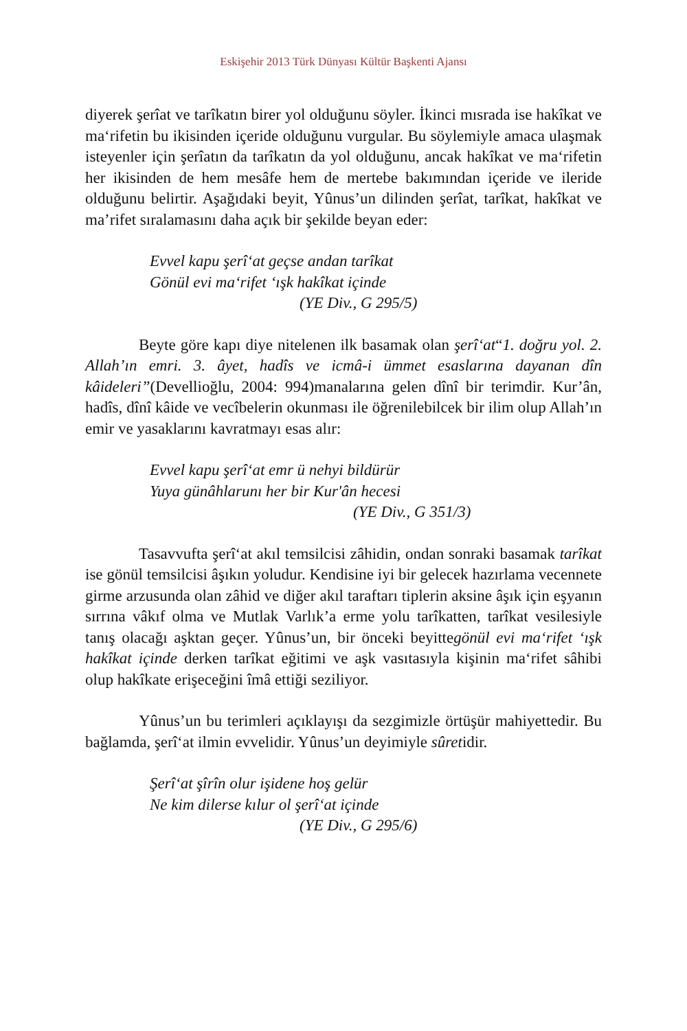Eskişehir 2013 Türk Dünyası Kültür Başkenti Ajansı
diyerek şerîat ve tarîkatın birer yol olduğunu söyler. İkinci mısrada ise hakîkat ve ma‘rifetin bu ikisinden içeride olduğunu vurgular. Bu söylemiyle amaca ulaşmak isteyenler için şerîatın da tarîkatın da yol olduğunu, ancak hakîkat ve ma‘rifetin her ikisinden de hem mesâfe hem de mertebe bakımından içeride ve ileride olduğunu belirtir. Aşağıdaki beyit, Yûnus’un dilinden şerîat, tarîkat, hakîkat ve ma’rifet sıralamasını daha açık bir şekilde beyan eder:
Evvel kapu şerî‘at geçse andan tarîkat
Gönül evi ma‘rifet ‘ışk hakîkat içinde
(YE Div., G 295/5)
Beyte göre kapı diye nitelenen ilk basamak olan şerî‘at“1. doğru yol. 2. Allah’ın emri. 3. âyet, hadîs ve icmâ-i ümmet esaslarına dayanan dîn kâideleri”(Devellioğlu, 2004: 994)manalarına gelen dînî bir terimdir. Kur’ân, hadîs, dînî kâide ve vecîbelerin okunması ile öğrenilebilcek bir ilim olup Allah’ın emir ve yasaklarını kavratmayı esas alır:
Evvel kapu şerî‘at emr ü nehyi bildürür
Yuya günâhlarunı her bir Kur'ân hecesi
(YE Div., G 351/3)
Tasavvufta şerî‘at akıl temsilcisi zâhidin, ondan sonraki basamak tarîkat ise gönül temsilcisi âşıkın yoludur. Kendisine iyi bir gelecek hazırlama vecennete girme arzusunda olan zâhid ve diğer akıl taraftarı tiplerin aksine âşık için eşyanın sırrına vâkıf olma ve Mutlak Varlık’a erme yolu tarîkatten, tarîkat vesilesiyle tanış olacağı aşktan geçer. Yûnus’un, bir önceki beyittegönül evi ma‘rifet ‘ışk hakîkat içinde derken tarîkat eğitimi ve aşk vasıtasıyla kişinin ma‘rifet sâhibi olup hakîkate erişeceğini îmâ ettiği seziliyor.
Yûnus’un bu terimleri açıklayışı da sezgimizle örtüşür mahiyettedir. Bu bağlamda, şerî‘at ilmin evvelidir. Yûnus’un deyimiyle sûretidir.
Şerî‘at şîrîn olur işidene hoş gelür
Ne kim dilerse kılur ol şerî‘at içinde
(YE Div., G 295/6)